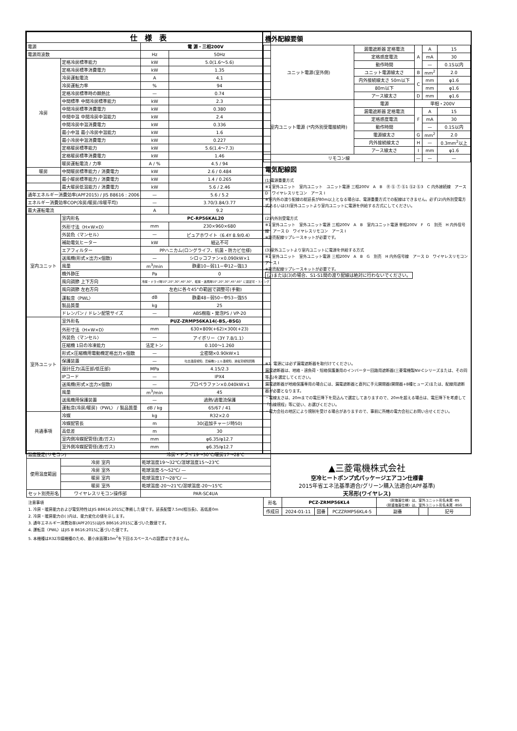| 仕 様 表 | | | |
| --- | --- | --- | --- |
| 電源 | | 電 源・三相200V | |
| 電源周波数 | | Hz | 50Hz |
| 冷房 | 定格冷房標準能力 | kW | 5.0(1.6〜5.6) |
| | 定格冷房標準消費電力 | kW | 1.35 |
| | 冷房運転電流 | A | 4.1 |
| | 冷房運転力率 | % | 94 |
| | 定格冷房標準時の顕熱比 | — | 0.74 |
| | 中間標準 中間冷房標準能力 | kW | 2.3 |
| | 中間冷房標準消費電力 | kW | 0.380 |
| | 中間中温 中間冷房中温能力 | kW | 2.4 |
| | 中間冷房中温消費電力 | kW | 0.336 |
| | 最小中温 最小冷房中温能力 | kW | 1.6 |
| | 最小冷房中温消費電力 | kW | 0.227 |
| | 定格暖房標準能力 | kW | 5.6(1.4〜7.3) |
| | 定格暖房標準消費電力 | kW | 1.46 |
| | 暖房運転電流 / 力率 | A / % | 4.5 / 94 |
| 暖房 | 中間暖房標準能力 / 消費電力 | kW | 2.6 / 0.484 |
| | 最小暖房標準能力 / 消費電力 | kW | 1.4 / 0.265 |
| | 最大暖房低温能力 / 消費電力 | kW | 5.6 / 2.46 |
| 通年エネルギー消費効率(APF2015) / JIS B8616 : 2006 | | — | 5.6 / 5.2 |
| エネルギー消費効率COP(冷房/暖房/冷暖平均) | | — | 3.70/3.84/3.77 |
| 最大運転電流 | | A | 9.2 |
| 室内ユニット | 室内形名 | PC-RP56KAL20 | |
| | 外形寸法〈H×W×D〉 | mm | 230×960×680 |
| | 外装色〈マンセル〉 | — | ピュアホワイト〈6.4Y 8.9/0.4〉 |
| | 補助電気ヒーター | kW | 組込不可 |
| | エアフィルター | PPハニカム(ロングライフ、抗菌・防カビ仕様) | |
| | 送風機(形式×出力×個数) | — | シロッコファン×0.090kW×1 |
| | 風量 | m<sup>3</sup>/min | 静粛10−弱11−中12−強13 |
| | 機外静圧 | Pa | 0 |
| | 風向調節 上下方向 | 冷房・ドライ時10°,20°,30°,40°,50°、暖房・送風時10°,20°,30°,45°,60° に設定可・スイング | |
| | 風向調節 左右方向 | 左右に各々45°の範囲で調整可(手動) | |
| | 運転音〈PWL〉 | dB | 静粛48−弱50−中53−強55 |
| | 製品質量 | kg | 25 |
| | ドレンパン / ドレン配管サイズ | — | ABS樹脂・発泡PS / VP-20 |
| 室外ユニット | 室外形名 | PUZ-ZRMP56KA14(-BS,-BSG) | |
| | 外形寸法〈H×W×D〉 | mm | 630×809(+62)×300(+23) |
| | 外装色〈マンセル〉 | — | アイボリー〈3Y 7.8/1.1〉 |
| | 圧縮機 1日の冷凍能力 | 法定トン | 0.100〜1.260 |
| | 形式×圧縮機用電動機定格出力×個数 | — | 全密閉×0.90kW×1 |
| | 保護装置 | — | 吐出温度検知、圧縮機シェル温検知、過電流検知回路 |
| | 設計圧力(高圧部/低圧部) | MPa | 4.15/2.3 |
| | IPコード | — | IPX4 |
| | 送風機(形式×出力×個数) | — | プロペラファン×0.040kW×1 |
| | 風量 | m<sup>3</sup>/min | 45 |
| | 送風機用保護装置 | — | 過熱/過電流保護 |
| | 運転音(冷房/暖房)〈PWL〉 / 製品質量 | dB / kg | 65/67 / 41 |
| 共通事項 | 冷媒 | kg | R32×2.0 |
| | 冷媒配管長 | m | 30(追加チャージ時50) |
| | 高低差 | m | 30 |
| | 室内側冷媒配管径(液/ガス) | mm | φ6.35/φ12.7 |
| | 室外側冷媒配管径(液/ガス) | mm | φ6.35/φ12.7 |
| 温度設定(リモコン) | | 冷房・ドライ19〜30℃/暖房17〜28℃ | |
| 使用温度範囲 | 冷房 室内 | 乾球温度19〜32℃/湿球温度15〜23℃ | |
| | 冷房 室外 | 乾球温度-5〜52℃/ — | |
| | 暖房 室内 | 乾球温度17〜28℃/ — | |
| | 暖房 室外 | 乾球温度-20〜21℃/湿球温度-20〜15℃ | |
| セット別売形名 | ワイヤレスリモコン操作部 | PAR-SC4UA | |
注意事項
1. 冷房・暖房能力および電気特性はJIS B8616:2015に準拠した値です。延長配管7.5m(相当長)、高低差0m
2. 冷房・暖房能力の( )内は、能力変化の値を示します。
3. 通年エネルギー消費効率(APF2015)はJIS B8616:2015に基づいた数値です。
4. 運転音〈PWL〉はJIS B 8616:2015に基づいた値です。
5. 本機種はR32冷媒機種のため、最小床面積10m<sup>2</sup>を下回るスペースへの設置はできません。
機外配線要領
| ユニット電源(室外側) | 漏電遮断器 定格電流 | A | A | 15 |
| | 定格感度電流 | | mA | 30 |
| | 動作時間 | | — | 0.1S以内 |
| | ユニット電源線太さ | B | mm<sup>2</sup> | 2.0 |
| | 内外接続線太さ 50m以下 | C | mm | φ1.6 |
| | 80m以下 | | mm | φ1.6 |
| | アース線太さ | D | mm | φ1.6 |
| 室内ユニット電源 (*内外別受電接続時) | 電源 | 単相・200V | | |
| | 漏電遮断器 定格電流 | F | A | 15 |
| | 定格感度電流 | | mA | 30 |
| | 動作時間 | | — | 0.1S以内 |
| | 電源線太さ | G | mm<sup>2</sup> | 2.0 |
| | 内外接続線太さ | H | — | 0.3mm<sup>2</sup>以上 |
| | アース線太さ | I | mm | φ1.6 |
| リモコン線 | | — | — | — |
電気配線図
(1)電源重畳方式
※1 室外ユニット　室内ユニット　ユニット電源 三相200V　A　B　Ⓡ Ⓢ Ⓣ Ⓢ1 Ⓢ2 Ⓢ3　C 内外接続線　アース D　ワイヤレスリモコン　アース I
※室内外の渡り配線の総延長が80m以上となる場合は、電源重畳方式での配線はできません。必ず(2)内外別受電方式あるいは(3)室外ユニットより室内ユニットに電源を供給する方式にしてください。
(2)内外別受電方式
※1 室外ユニット　室外ユニット電源 三相200V　A　B　室内ユニット電源 単相200V　F　G　別売　H 内外信号線　アース D　ワイヤレスリモコン　アース I
※別売配線リプレースキットが必要です。
(3)室外ユニットより室内ユニットに電源を供給する方式
※1 室外ユニット　室外ユニット電源 三相200V　A　B　G　別売　H 内外信号線　アース D　ワイヤレスリモコン　アース I
※別売配線リプレースキットが必要です。
(2)または(3)の場合、S1-S1間の渡り配線は絶対に行わないでください。
※1. 電源には必ず漏電遮断器を取付けてください。
漏電遮断器は、地絡・過負荷・短絡保護兼用のインバーター回路用遮断器(三菱電機製NV-Cシリーズまたは、その同等品)を選定してください。
漏電遮断器が地絡保護専用の場合には、漏電遮断器と直列に手元開閉器(開閉器+B種ヒューズ)または、配線用遮断器が必要となります。
・電線太さは、20mまでの電圧降下を見込んで選定してありますので、20mを超える場合は、電圧降下を考慮して「内線規程」等に従い、お選びください。
・電力会社の地区により規制を受ける場合がありますので、事前に所轄の電力会社にお問い合せください。
▲三菱電機株式会社
空冷ヒートポンプ式パッケージエアコン仕様書
2015年省エネ法基準適合/グリーン購入法適合(APF基準)
天吊形(ワイヤレス)
| 形名 | PCZ-ZRMP56KL4 | | | 〈耐塩害仕様〉は、室外ユニット形名末尾 -BS 〈耐重塩害仕様〉は、室外ユニット形名末尾 -BSG | | |
| 作成日 | 2024-01-11 | 図番 | PCZZRMP56KL4-5 | 副番 | | 記号 |